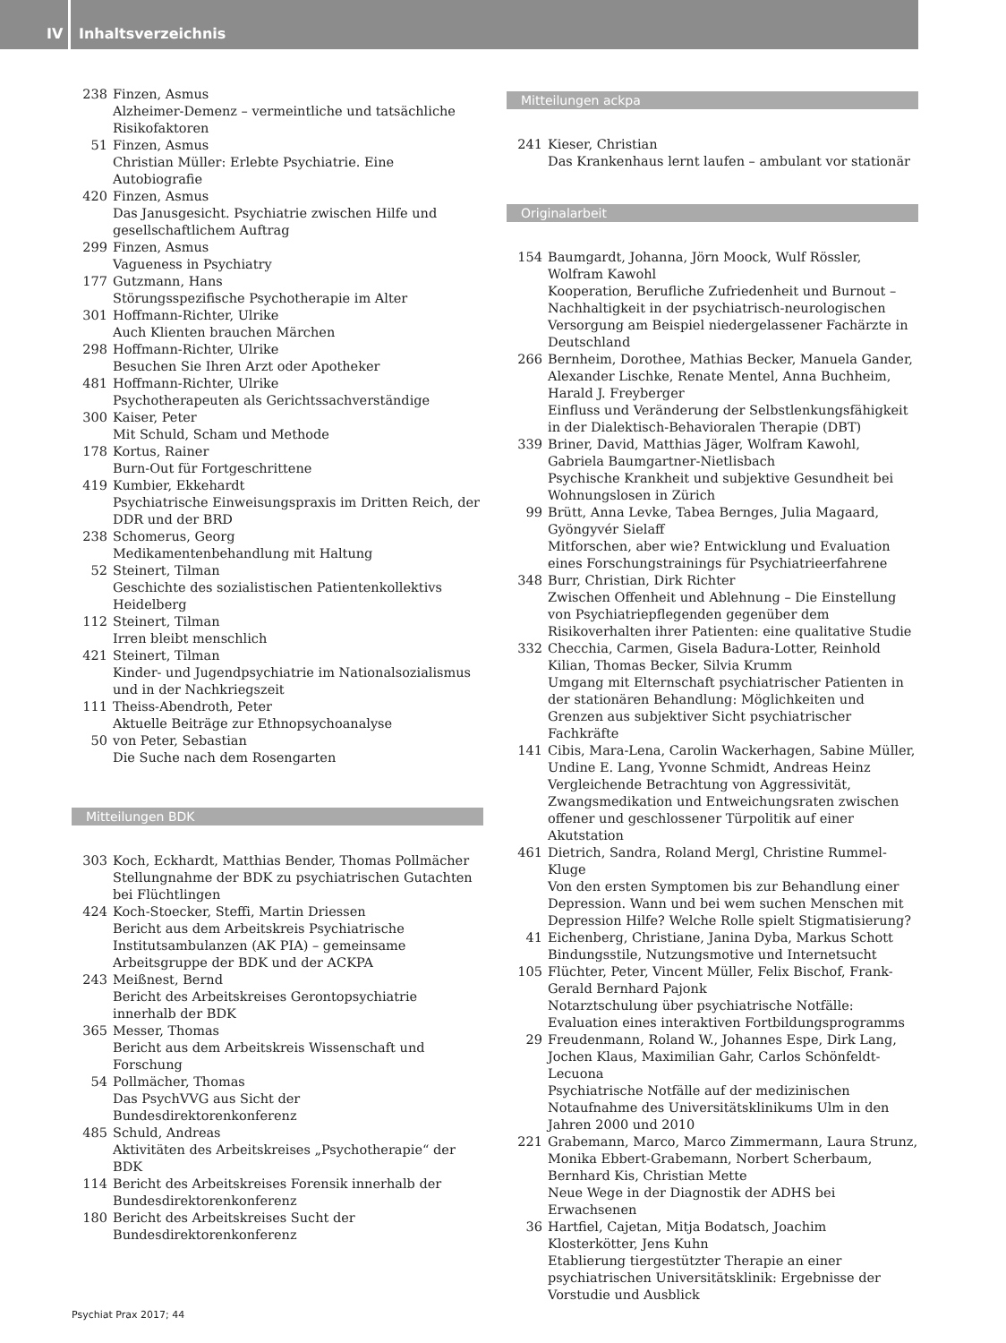IV Inhaltsverzeichnis
238 Finzen, Asmus
Alzheimer-Demenz – vermeintliche und tatsächliche Risikofaktoren
51 Finzen, Asmus
Christian Müller: Erlebte Psychiatrie. Eine Autobiografie
420 Finzen, Asmus
Das Janusgesicht. Psychiatrie zwischen Hilfe und gesellschaftlichem Auftrag
299 Finzen, Asmus
Vagueness in Psychiatry
177 Gutzmann, Hans
Störungsspezifische Psychotherapie im Alter
301 Hoffmann-Richter, Ulrike
Auch Klienten brauchen Märchen
298 Hoffmann-Richter, Ulrike
Besuchen Sie Ihren Arzt oder Apotheker
481 Hoffmann-Richter, Ulrike
Psychotherapeuten als Gerichtssachverständige
300 Kaiser, Peter
Mit Schuld, Scham und Methode
178 Kortus, Rainer
Burn-Out für Fortgeschrittene
419 Kumbier, Ekkehardt
Psychiatrische Einweisungspraxis im Dritten Reich, der DDR und der BRD
238 Schomerus, Georg
Medikamentenbehandlung mit Haltung
52 Steinert, Tilman
Geschichte des sozialistischen Patientenkollektivs Heidelberg
112 Steinert, Tilman
Irren bleibt menschlich
421 Steinert, Tilman
Kinder- und Jugendpsychiatrie im Nationalsozialismus und in der Nachkriegszeit
111 Theiss-Abendroth, Peter
Aktuelle Beiträge zur Ethnopsychoanalyse
50 von Peter, Sebastian
Die Suche nach dem Rosengarten
Mitteilungen BDK
303 Koch, Eckhardt, Matthias Bender, Thomas Pollmächer
Stellungnahme der BDK zu psychiatrischen Gutachten bei Flüchtlingen
424 Koch-Stoecker, Steffi, Martin Driessen
Bericht aus dem Arbeitskreis Psychiatrische Institutsambulanzen (AK PIA) – gemeinsame Arbeitsgruppe der BDK und der ACKPA
243 Meißnest, Bernd
Bericht des Arbeitskreises Gerontopsychiatrie innerhalb der BDK
365 Messer, Thomas
Bericht aus dem Arbeitskreis Wissenschaft und Forschung
54 Pollmächer, Thomas
Das PsychVVG aus Sicht der Bundesdirektorenkonferenz
485 Schuld, Andreas
Aktivitäten des Arbeitskreises „Psychotherapie“ der BDK
114 Bericht des Arbeitskreises Forensik innerhalb der Bundesdirektorenkonferenz
180 Bericht des Arbeitskreises Sucht der Bundesdirektorenkonferenz
Mitteilungen ackpa
241 Kieser, Christian
Das Krankenhaus lernt laufen – ambulant vor stationär
Originalarbeit
154 Baumgardt, Johanna, Jörn Moock, Wulf Rössler, Wolfram Kawohl
Kooperation, Berufliche Zufriedenheit und Burnout – Nachhaltigkeit in der psychiatrisch-neurologischen Versorgung am Beispiel niedergelassener Fachärzte in Deutschland
266 Bernheim, Dorothee, Mathias Becker, Manuela Gander, Alexander Lischke, Renate Mentel, Anna Buchheim, Harald J. Freyberger
Einfluss und Veränderung der Selbstlenkungsfähigkeit in der Dialektisch-Behavioralen Therapie (DBT)
339 Briner, David, Matthias Jäger, Wolfram Kawohl, Gabriela Baumgartner-Nietlisbach
Psychische Krankheit und subjektive Gesundheit bei Wohnungslosen in Zürich
99 Brütt, Anna Levke, Tabea Bernges, Julia Magaard, Gyöngyvér Sielaff
Mitforschen, aber wie? Entwicklung und Evaluation eines Forschungstrainings für Psychiatrieerfahrene
348 Burr, Christian, Dirk Richter
Zwischen Offenheit und Ablehnung – Die Einstellung von Psychiatriepflegenden gegenüber dem Risikoverhalten ihrer Patienten: eine qualitative Studie
332 Checchia, Carmen, Gisela Badura-Lotter, Reinhold Kilian, Thomas Becker, Silvia Krumm
Umgang mit Elternschaft psychiatrischer Patienten in der stationären Behandlung: Möglichkeiten und Grenzen aus subjektiver Sicht psychiatrischer Fachkräfte
141 Cibis, Mara-Lena, Carolin Wackerhagen, Sabine Müller, Undine E. Lang, Yvonne Schmidt, Andreas Heinz
Vergleichende Betrachtung von Aggressivität, Zwangsmedikation und Entweichungsraten zwischen offener und geschlossener Türpolitik auf einer Akutstation
461 Dietrich, Sandra, Roland Mergl, Christine Rummel-Kluge
Von den ersten Symptomen bis zur Behandlung einer Depression. Wann und bei wem suchen Menschen mit Depression Hilfe? Welche Rolle spielt Stigmatisierung?
41 Eichenberg, Christiane, Janina Dyba, Markus Schott
Bindungsstile, Nutzungsmotive und Internetsucht
105 Flüchter, Peter, Vincent Müller, Felix Bischof, Frank-Gerald Bernhard Pajonk
Notarztschulung über psychiatrische Notfälle: Evaluation eines interaktiven Fortbildungsprogramms
29 Freudenmann, Roland W., Johannes Espe, Dirk Lang, Jochen Klaus, Maximilian Gahr, Carlos Schönfeldt-Lecuona
Psychiatrische Notfälle auf der medizinischen Notaufnahme des Universitätsklinikums Ulm in den Jahren 2000 und 2010
221 Grabemann, Marco, Marco Zimmermann, Laura Strunz, Monika Ebbert-Grabemann, Norbert Scherbaum, Bernhard Kis, Christian Mette
Neue Wege in der Diagnostik der ADHS bei Erwachsenen
36 Hartfiel, Cajetan, Mitja Bodatsch, Joachim Klosterkötter, Jens Kuhn
Etablierung tiergestützter Therapie an einer psychiatrischen Universitätsklinik: Ergebnisse der Vorstudie und Ausblick
Psychiat Prax 2017; 44